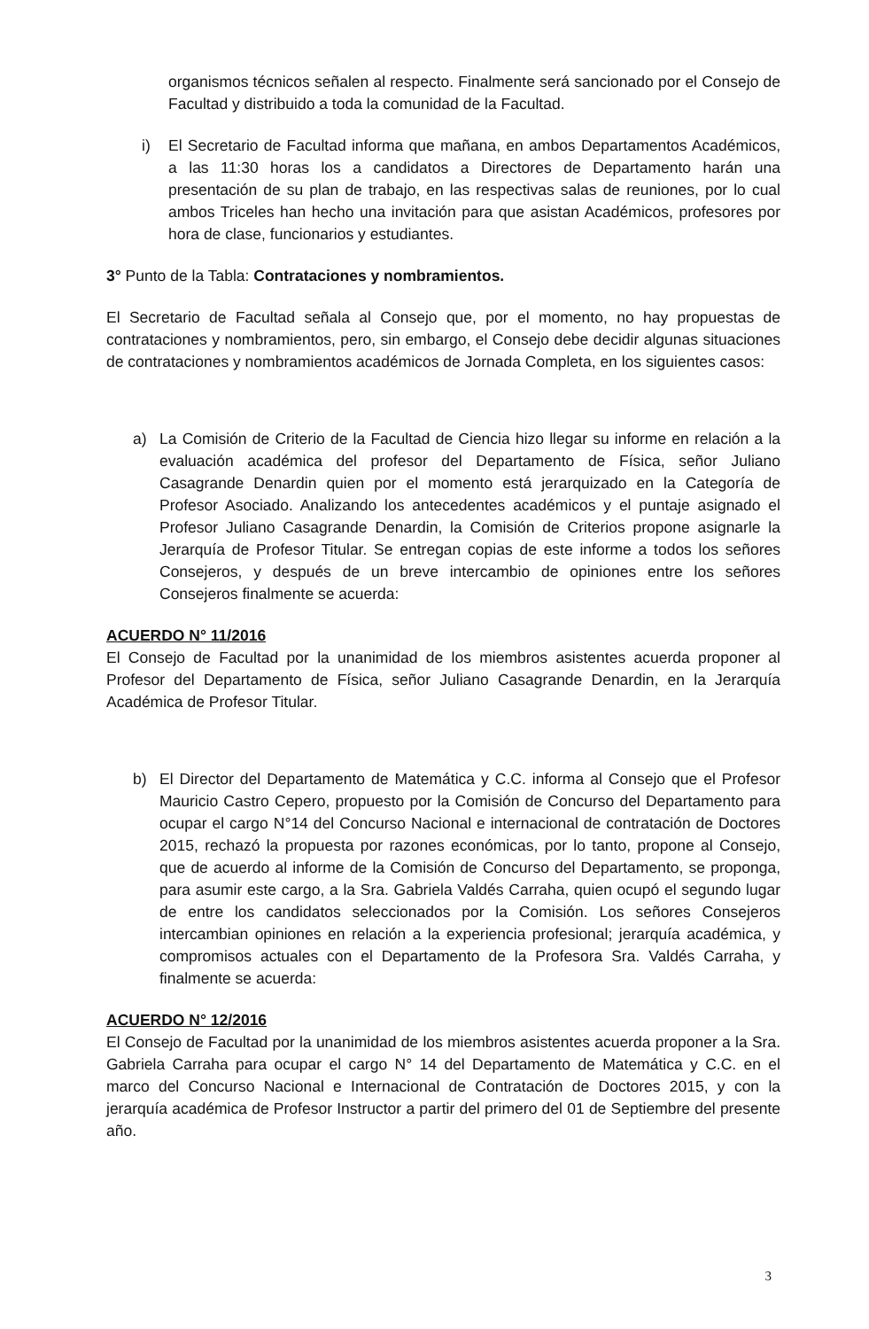organismos técnicos señalen al respecto. Finalmente será sancionado por el Consejo de Facultad y distribuido a toda la comunidad de la Facultad.
i) El Secretario de Facultad informa que mañana, en ambos Departamentos Académicos, a las 11:30 horas los a candidatos a Directores de Departamento harán una presentación de su plan de trabajo, en las respectivas salas de reuniones, por lo cual ambos Triceles han hecho una invitación para que asistan Académicos, profesores por hora de clase, funcionarios y estudiantes.
3° Punto de la Tabla: Contrataciones y nombramientos.
El Secretario de Facultad señala al Consejo que, por el momento, no hay propuestas de contrataciones y nombramientos, pero, sin embargo, el Consejo debe decidir algunas situaciones de contrataciones y nombramientos académicos de Jornada Completa, en los siguientes casos:
a) La Comisión de Criterio de la Facultad de Ciencia hizo llegar su informe en relación a la evaluación académica del profesor del Departamento de Física, señor Juliano Casagrande Denardin quien por el momento está jerarquizado en la Categoría de Profesor Asociado. Analizando los antecedentes académicos y el puntaje asignado el Profesor Juliano Casagrande Denardin, la Comisión de Criterios propone asignarle la Jerarquía de Profesor Titular. Se entregan copias de este informe a todos los señores Consejeros, y después de un breve intercambio de opiniones entre los señores Consejeros finalmente se acuerda:
ACUERDO N° 11/2016
El Consejo de Facultad por la unanimidad de los miembros asistentes acuerda proponer al Profesor del Departamento de Física, señor Juliano Casagrande Denardin, en la Jerarquía Académica de Profesor Titular.
b) El Director del Departamento de Matemática y C.C. informa al Consejo que el Profesor Mauricio Castro Cepero, propuesto por la Comisión de Concurso del Departamento para ocupar el cargo N°14 del Concurso Nacional e internacional de contratación de Doctores 2015, rechazó la propuesta por razones económicas, por lo tanto, propone al Consejo, que de acuerdo al informe de la Comisión de Concurso del Departamento, se proponga, para asumir este cargo, a la Sra. Gabriela Valdés Carraha, quien ocupó el segundo lugar de entre los candidatos seleccionados por la Comisión. Los señores Consejeros intercambian opiniones en relación a la experiencia profesional; jerarquía académica, y compromisos actuales con el Departamento de la Profesora Sra. Valdés Carraha, y finalmente se acuerda:
ACUERDO N° 12/2016
El Consejo de Facultad por la unanimidad de los miembros asistentes acuerda proponer a la Sra. Gabriela Carraha para ocupar el cargo N° 14 del Departamento de Matemática y C.C. en el marco del Concurso Nacional e Internacional de Contratación de Doctores 2015, y con la jerarquía académica de Profesor Instructor a partir del primero del 01 de Septiembre del presente año.
3